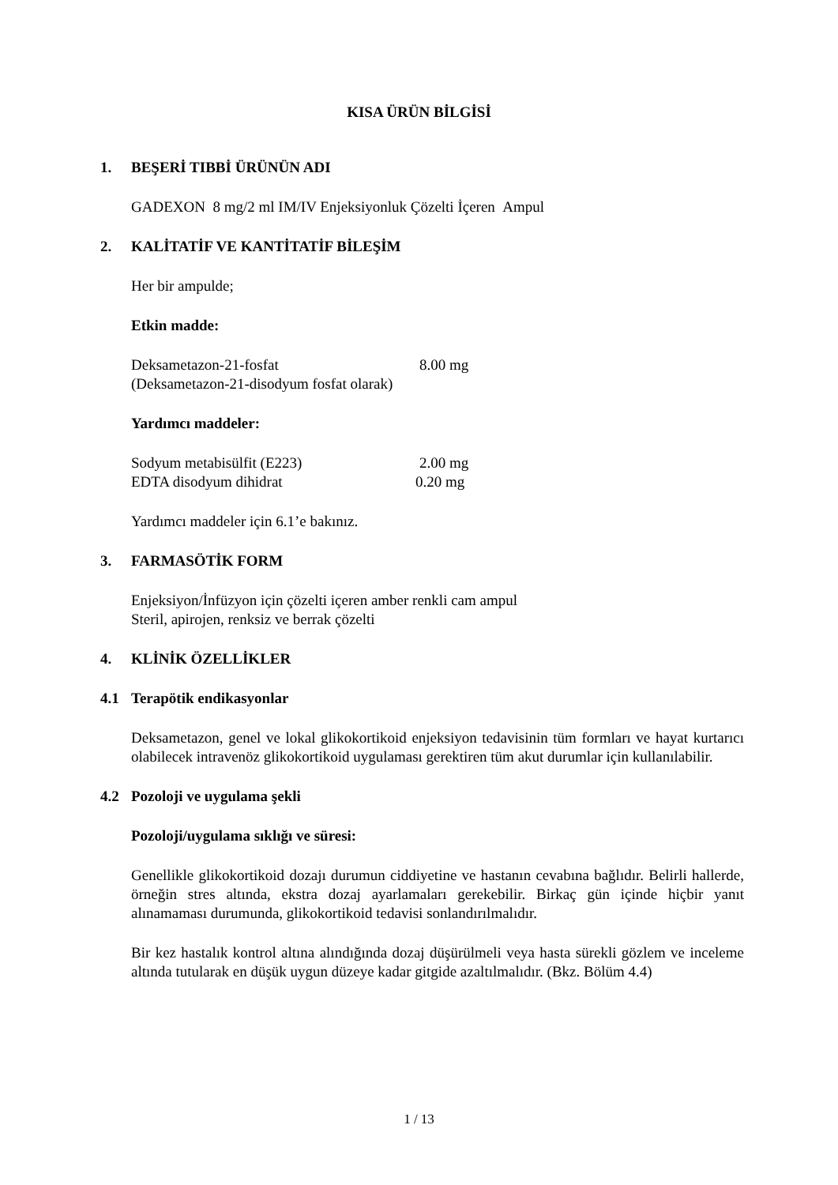KISA ÜRÜN BİLGİSİ
1. BEŞERİ TIBBİ ÜRÜNÜN ADI
GADEXON 8 mg/2 ml IM/IV Enjeksiyonluk Çözelti İçeren Ampul
2. KALİTATİF VE KANTİTATİF BİLEŞİM
Her bir ampulde;
Etkin madde:
Deksametazon-21-fosfat 8.00 mg
(Deksametazon-21-disodyum fosfat olarak)
Yardımcı maddeler:
Sodyum metabisülfit (E223) 2.00 mg
EDTA disodyum dihidrat 0.20 mg
Yardımcı maddeler için 6.1’e bakınız.
3. FARMASÖTİK FORM
Enjeksiyon/İnfüzyon için çözelti içeren amber renkli cam ampul
Steril, apirojen, renksiz ve berrak çözelti
4. KLİNİK ÖZELLİKLER
4.1 Terapötik endikasyonlar
Deksametazon, genel ve lokal glikokortikoid enjeksiyon tedavisinin tüm formları ve hayat kurtarıcı olabilecek intravenöz glikokortikoid uygulaması gerektiren tüm akut durumlar için kullanılabilir.
4.2 Pozoloji ve uygulama şekli
Pozoloji/uygulama sıklığı ve süresi:
Genellikle glikokortikoid dozajı durumun ciddiyetine ve hastanın cevabına bağlıdır. Belirli hallerde, örneğin stres altında, ekstra dozaj ayarlamaları gerekebilir. Birkaç gün içinde hiçbir yanıt alınamaması durumunda, glikokortikoid tedavisi sonlandırılmalıdır.
Bir kez hastalık kontrol altına alındığında dozaj düşürülmeli veya hasta sürekli gözlem ve inceleme altında tutularak en düşük uygun düzeye kadar gitgide azaltılmalıdır. (Bkz. Bölüm 4.4)
1 / 13